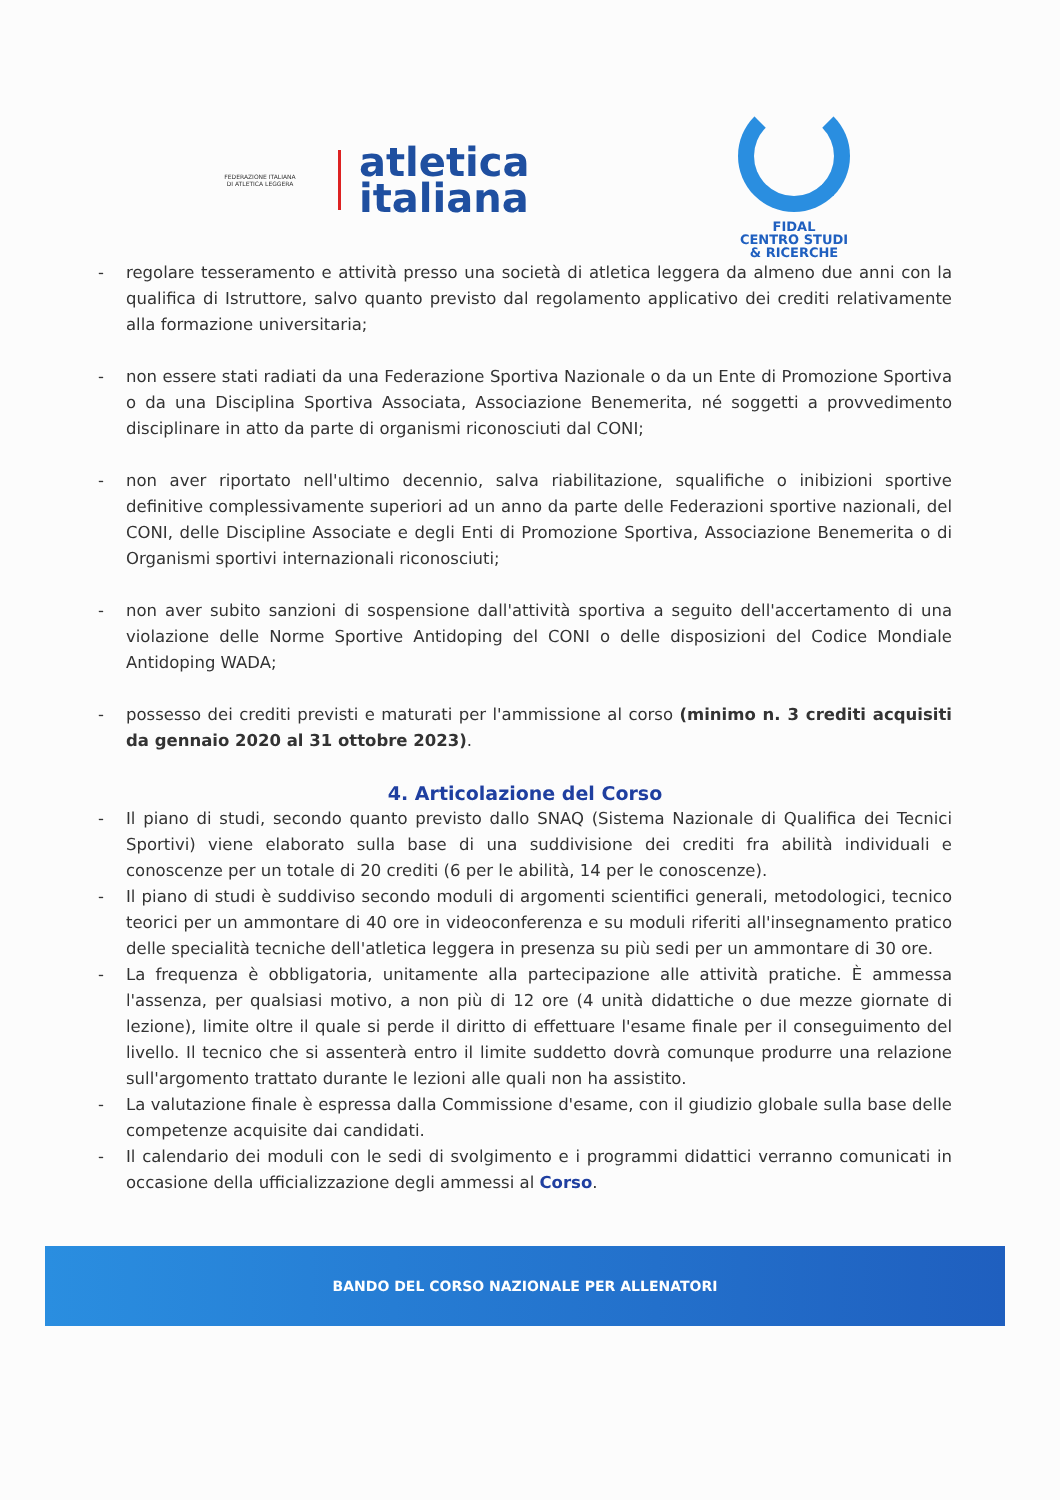FEDERAZIONE ITALIANA
DI ATLETICA LEGGERA
atletica
italiana
FIDAL
CENTRO STUDI
& RICERCHE
- regolare tesseramento e attività presso una società di atletica leggera da almeno due anni con la qualifica di Istruttore, salvo quanto previsto dal regolamento applicativo dei crediti relativamente alla formazione universitaria;
- non essere stati radiati da una Federazione Sportiva Nazionale o da un Ente di Promozione Sportiva o da una Disciplina Sportiva Associata, Associazione Benemerita, né soggetti a provvedimento disciplinare in atto da parte di organismi riconosciuti dal CONI;
- non aver riportato nell'ultimo decennio, salva riabilitazione, squalifiche o inibizioni sportive definitive complessivamente superiori ad un anno da parte delle Federazioni sportive nazionali, del CONI, delle Discipline Associate e degli Enti di Promozione Sportiva, Associazione Benemerita o di Organismi sportivi internazionali riconosciuti;
- non aver subito sanzioni di sospensione dall'attività sportiva a seguito dell'accertamento di una violazione delle Norme Sportive Antidoping del CONI o delle disposizioni del Codice Mondiale Antidoping WADA;
- possesso dei crediti previsti e maturati per l'ammissione al corso (minimo n. 3 crediti acquisiti da gennaio 2020 al 31 ottobre 2023).
4. Articolazione del Corso
- Il piano di studi, secondo quanto previsto dallo SNAQ (Sistema Nazionale di Qualifica dei Tecnici Sportivi) viene elaborato sulla base di una suddivisione dei crediti fra abilità individuali e conoscenze per un totale di 20 crediti (6 per le abilità, 14 per le conoscenze).
- Il piano di studi è suddiviso secondo moduli di argomenti scientifici generali, metodologici, tecnico teorici per un ammontare di 40 ore in videoconferenza e su moduli riferiti all'insegnamento pratico delle specialità tecniche dell'atletica leggera in presenza su più sedi per un ammontare di 30 ore.
- La frequenza è obbligatoria, unitamente alla partecipazione alle attività pratiche. È ammessa l'assenza, per qualsiasi motivo, a non più di 12 ore (4 unità didattiche o due mezze giornate di lezione), limite oltre il quale si perde il diritto di effettuare l'esame finale per il conseguimento del livello. Il tecnico che si assenterà entro il limite suddetto dovrà comunque produrre una relazione sull'argomento trattato durante le lezioni alle quali non ha assistito.
- La valutazione finale è espressa dalla Commissione d'esame, con il giudizio globale sulla base delle competenze acquisite dai candidati.
- Il calendario dei moduli con le sedi di svolgimento e i programmi didattici verranno comunicati in occasione della ufficializzazione degli ammessi al Corso.
BANDO DEL CORSO NAZIONALE PER ALLENATORI